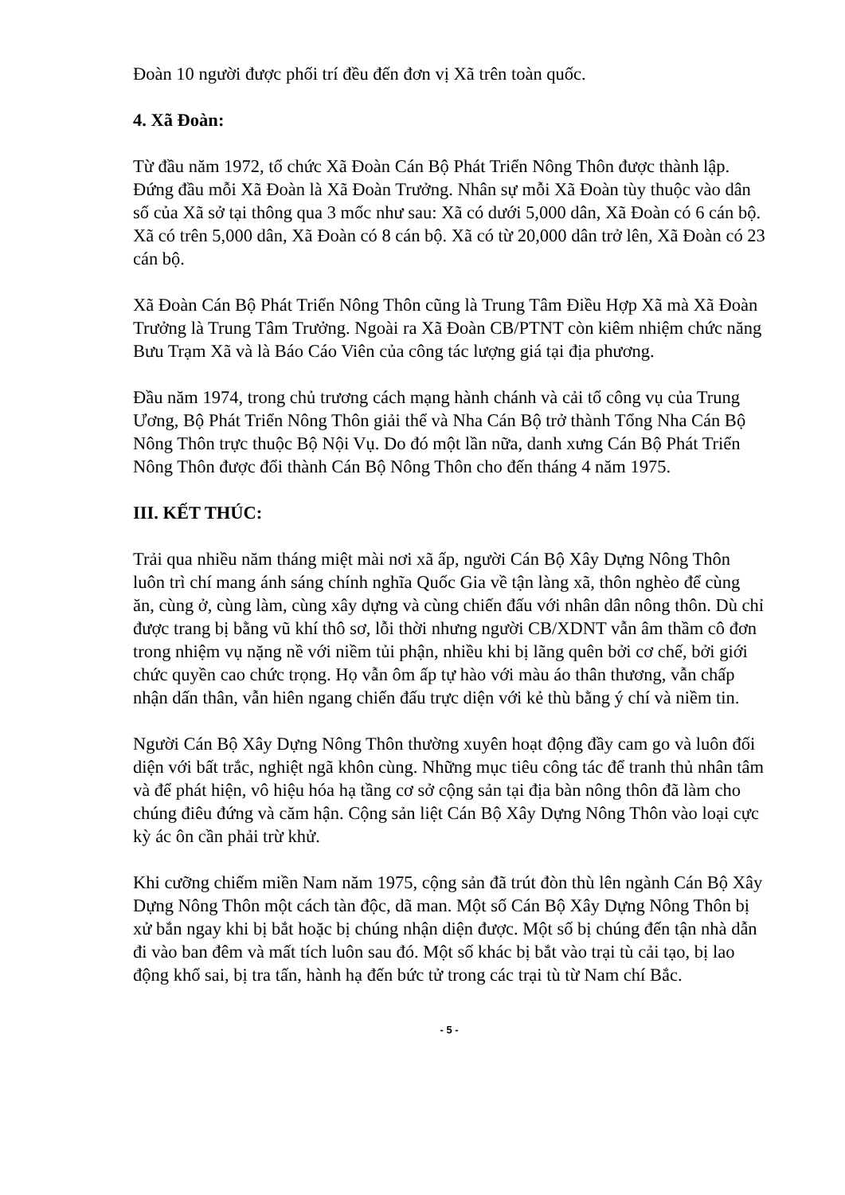Đoàn 10 người được phối trí đều đến đơn vị Xã trên toàn quốc.
4. Xã Đoàn:
Từ đầu năm 1972, tổ chức Xã Đoàn Cán Bộ Phát Triển Nông Thôn được thành lập. Đứng đầu mỗi Xã Đoàn là Xã Đoàn Trưởng. Nhân sự mỗi Xã Đoàn tùy thuộc vào dân số của Xã sở tại thông qua 3 mốc như sau: Xã có dưới 5,000 dân, Xã Đoàn có 6 cán bộ. Xã có trên 5,000 dân, Xã Đoàn có 8 cán bộ. Xã có từ 20,000 dân trở lên, Xã Đoàn có 23 cán bộ.
Xã Đoàn Cán Bộ Phát Triển Nông Thôn cũng là Trung Tâm Điều Hợp Xã mà Xã Đoàn Trưởng là Trung Tâm Trưởng. Ngoài ra Xã Đoàn CB/PTNT còn kiêm nhiệm chức năng Bưu Trạm Xã và là Báo Cáo Viên của công tác lượng giá tại địa phương.
Đầu năm 1974, trong chủ trương cách mạng hành chánh và cải tổ công vụ của Trung Ương, Bộ Phát Triển Nông Thôn giải thể và Nha Cán Bộ trở thành Tổng Nha Cán Bộ Nông Thôn trực thuộc Bộ Nội Vụ. Do đó một lần nữa, danh xưng Cán Bộ Phát Triển Nông Thôn được đổi thành Cán Bộ Nông Thôn cho đến tháng 4 năm 1975.
III. KẾT THÚC:
Trải qua nhiều năm tháng miệt mài nơi xã ấp, người Cán Bộ Xây Dựng Nông Thôn luôn trì chí mang ánh sáng chính nghĩa Quốc Gia về tận làng xã, thôn nghèo để cùng ăn, cùng ở, cùng làm, cùng xây dựng và cùng chiến đấu với nhân dân nông thôn. Dù chỉ được trang bị bằng vũ khí thô sơ, lỗi thời nhưng người CB/XDNT vẫn âm thầm cô đơn trong nhiệm vụ nặng nề với niềm tủi phận, nhiều khi bị lãng quên bởi cơ chế, bởi giới chức quyền cao chức trọng. Họ vẫn ôm ấp tự hào với màu áo thân thương, vẫn chấp nhận dấn thân, vẫn hiên ngang chiến đấu trực diện với kẻ thù bằng ý chí và niềm tin.
Người Cán Bộ Xây Dựng Nông Thôn thường xuyên hoạt động đầy cam go và luôn đối diện với bất trắc, nghiệt ngã khôn cùng. Những mục tiêu công tác để tranh thủ nhân tâm và để phát hiện, vô hiệu hóa hạ tầng cơ sở cộng sản tại địa bàn nông thôn đã làm cho chúng điêu đứng và căm hận. Cộng sản liệt Cán Bộ Xây Dựng Nông Thôn vào loại cực kỳ ác ôn cần phải trừ khử.
Khi cưỡng chiếm miền Nam năm 1975, cộng sản đã trút đòn thù lên ngành Cán Bộ Xây Dựng Nông Thôn một cách tàn độc, dã man. Một số Cán Bộ Xây Dựng Nông Thôn bị xử bắn ngay khi bị bắt hoặc bị chúng nhận diện được. Một số bị chúng đến tận nhà dẫn đi vào ban đêm và mất tích luôn sau đó. Một số khác bị bắt vào trại tù cải tạo, bị lao động khổ sai, bị tra tấn, hành hạ đến bức tử trong các trại tù từ Nam chí Bắc.
- 5 -